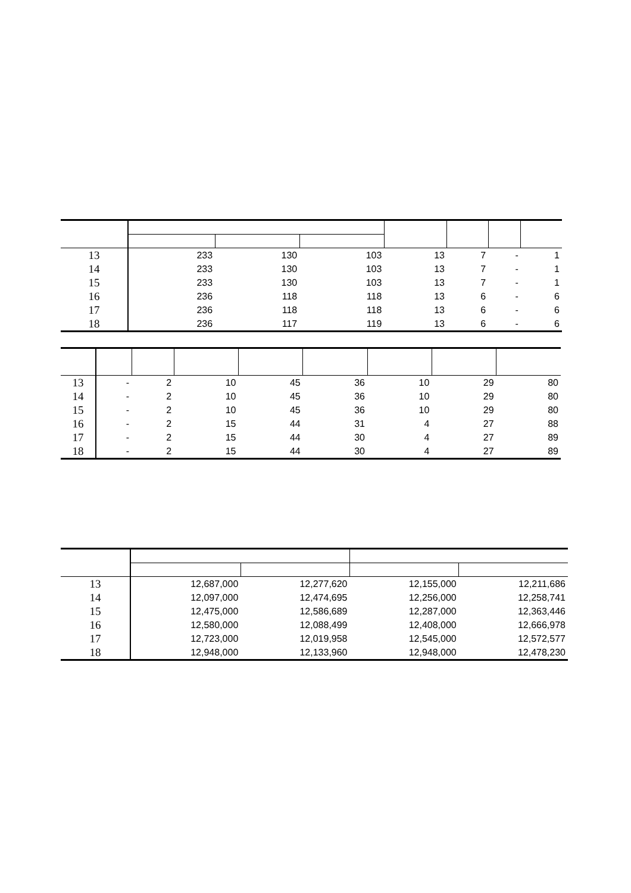| 13 | 233 | 130 | 103 | 13 | 7 | - | 1 |
| 14 | 233 | 130 | 103 | 13 | 7 | - | 1 |
| 15 | 233 | 130 | 103 | 13 | 7 | - | 1 |
| 16 | 236 | 118 | 118 | 13 | 6 | - | 6 |
| 17 | 236 | 118 | 118 | 13 | 6 | - | 6 |
| 18 | 236 | 117 | 119 | 13 | 6 | - | 6 |
| 13 | - | 2 | 10 | 45 | 36 | 10 | 29 | 80 |
| 14 | - | 2 | 10 | 45 | 36 | 10 | 29 | 80 |
| 15 | - | 2 | 10 | 45 | 36 | 10 | 29 | 80 |
| 16 | - | 2 | 15 | 44 | 31 | 4 | 27 | 88 |
| 17 | - | 2 | 15 | 44 | 30 | 4 | 27 | 89 |
| 18 | - | 2 | 15 | 44 | 30 | 4 | 27 | 89 |
| 13 | 12,687,000 | 12,277,620 | 12,155,000 | 12,211,686 |
| 14 | 12,097,000 | 12,474,695 | 12,256,000 | 12,258,741 |
| 15 | 12,475,000 | 12,586,689 | 12,287,000 | 12,363,446 |
| 16 | 12,580,000 | 12,088,499 | 12,408,000 | 12,666,978 |
| 17 | 12,723,000 | 12,019,958 | 12,545,000 | 12,572,577 |
| 18 | 12,948,000 | 12,133,960 | 12,948,000 | 12,478,230 |